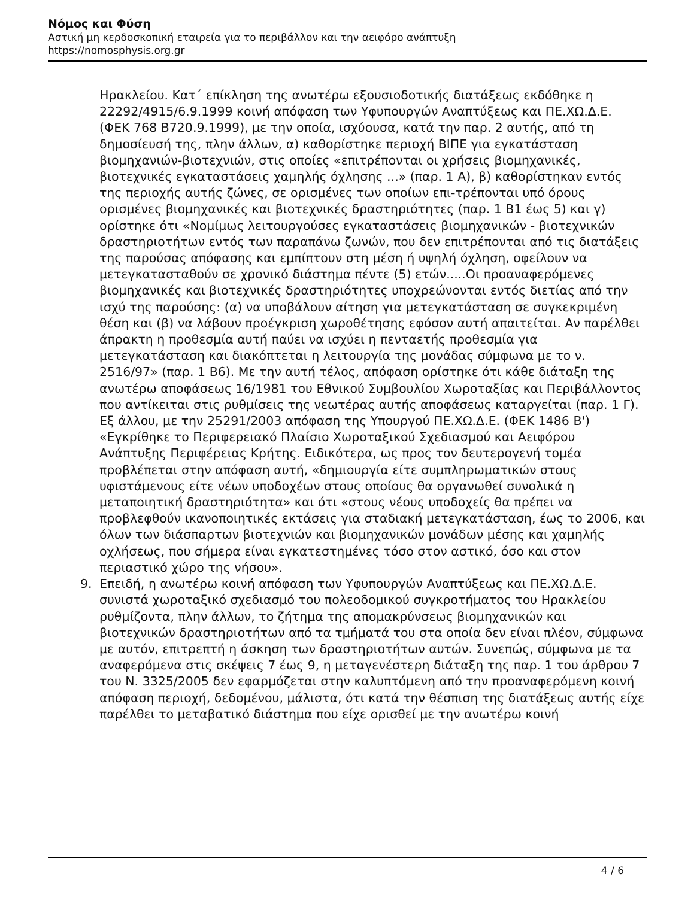Νόμος και Φύση
Αστική μη κερδοσκοπική εταιρεία για το περιβάλλον και την αειφόρο ανάπτυξη
https://nomosphysis.org.gr
Ηρακλείου. Κατ΄ επίκληση της ανωτέρω εξουσιοδοτικής διατάξεως εκδόθηκε η 22292/4915/6.9.1999 κοινή απόφαση των Υφυπουργών Αναπτύξεως και ΠΕ.ΧΩ.Δ.Ε. (ΦΕΚ 768 Β720.9.1999), με την οποία, ισχύουσα, κατά την παρ. 2 αυτής, από τη δημοσίευσή της, πλην άλλων, α) καθορίστηκε περιοχή ΒΙΠΕ για εγκατάσταση βιομηχανιών-βιοτεχνιών, στις οποίες «επιτρέπονται οι χρήσεις βιομηχανικές, βιοτεχνικές εγκαταστάσεις χαμηλής όχλησης ...» (παρ. 1 Α), β) καθορίστηκαν εντός της περιοχής αυτής ζώνες, σε ορισμένες των οποίων επι-τρέπονται υπό όρους ορισμένες βιομηχανικές και βιοτεχνικές δραστηριότητες (παρ. 1 Β1 έως 5) και γ) ορίστηκε ότι «Νομίμως λειτουργούσες εγκαταστάσεις βιομηχανικών - βιοτεχνικών δραστηριοτήτων εντός των παραπάνω ζωνών, που δεν επιτρέπονται από τις διατάξεις της παρούσας απόφασης και εμπίπτουν στη μέση ή υψηλή όχληση, οφείλουν να μετεγκατασταθούν σε χρονικό διάστημα πέντε (5) ετών.....Οι προαναφερόμενες βιομηχανικές και βιοτεχνικές δραστηριότητες υποχρεώνονται εντός διετίας από την ισχύ της παρούσης: (α) να υποβάλουν αίτηση για μετεγκατάσταση σε συγκεκριμένη θέση και (β) να λάβουν προέγκριση χωροθέτησης εφόσον αυτή απαιτείται. Αν παρέλθει άπρακτη η προθεσμία αυτή παύει να ισχύει η πενταετής προθεσμία για μετεγκατάσταση και διακόπτεται η λειτουργία της μονάδας σύμφωνα με το ν. 2516/97» (παρ. 1 Β6). Με την αυτή τέλος, απόφαση ορίστηκε ότι κάθε διάταξη της ανωτέρω αποφάσεως 16/1981 του Εθνικού Συμβουλίου Χωροταξίας και Περιβάλλοντος που αντίκειται στις ρυθμίσεις της νεωτέρας αυτής αποφάσεως καταργείται (παρ. 1 Γ). Εξ άλλου, με την 25291/2003 απόφαση της Υπουργού ΠΕ.ΧΩ.Δ.Ε. (ΦΕΚ 1486 Β') «Εγκρίθηκε το Περιφερειακό Πλαίσιο Χωροταξικού Σχεδιασμού και Αειφόρου Ανάπτυξης Περιφέρειας Κρήτης. Ειδικότερα, ως προς τον δευτερογενή τομέα προβλέπεται στην απόφαση αυτή, «δημιουργία είτε συμπληρωματικών στους υφιστάμενους είτε νέων υποδοχέων στους οποίους θα οργανωθεί συνολικά η μεταποιητική δραστηριότητα» και ότι «στους νέους υποδοχείς θα πρέπει να προβλεφθούν ικανοποιητικές εκτάσεις για σταδιακή μετεγκατάσταση, έως το 2006, και όλων των διάσπαρτων βιοτεχνιών και βιομηχανικών μονάδων μέσης και χαμηλής οχλήσεως, που σήμερα είναι εγκατεστημένες τόσο στον αστικό, όσο και στον περιαστικό χώρο της νήσου».
9. Επειδή, η ανωτέρω κοινή απόφαση των Υφυπουργών Αναπτύξεως και ΠΕ.ΧΩ.Δ.Ε. συνιστά χωροταξικό σχεδιασμό του πολεοδομικού συγκροτήματος του Ηρακλείου ρυθμίζοντα, πλην άλλων, το ζήτημα της απομακρύνσεως βιομηχανικών και βιοτεχνικών δραστηριοτήτων από τα τμήματά του στα οποία δεν είναι πλέον, σύμφωνα με αυτόν, επιτρεπτή η άσκηση των δραστηριοτήτων αυτών. Συνεπώς, σύμφωνα με τα αναφερόμενα στις σκέψεις 7 έως 9, η μεταγενέστερη διάταξη της παρ. 1 του άρθρου 7 του Ν. 3325/2005 δεν εφαρμόζεται στην καλυπτόμενη από την προαναφερόμενη κοινή απόφαση περιοχή, δεδομένου, μάλιστα, ότι κατά την θέσπιση της διατάξεως αυτής είχε παρέλθει το μεταβατικό διάστημα που είχε ορισθεί με την ανωτέρω κοινή
4 / 6